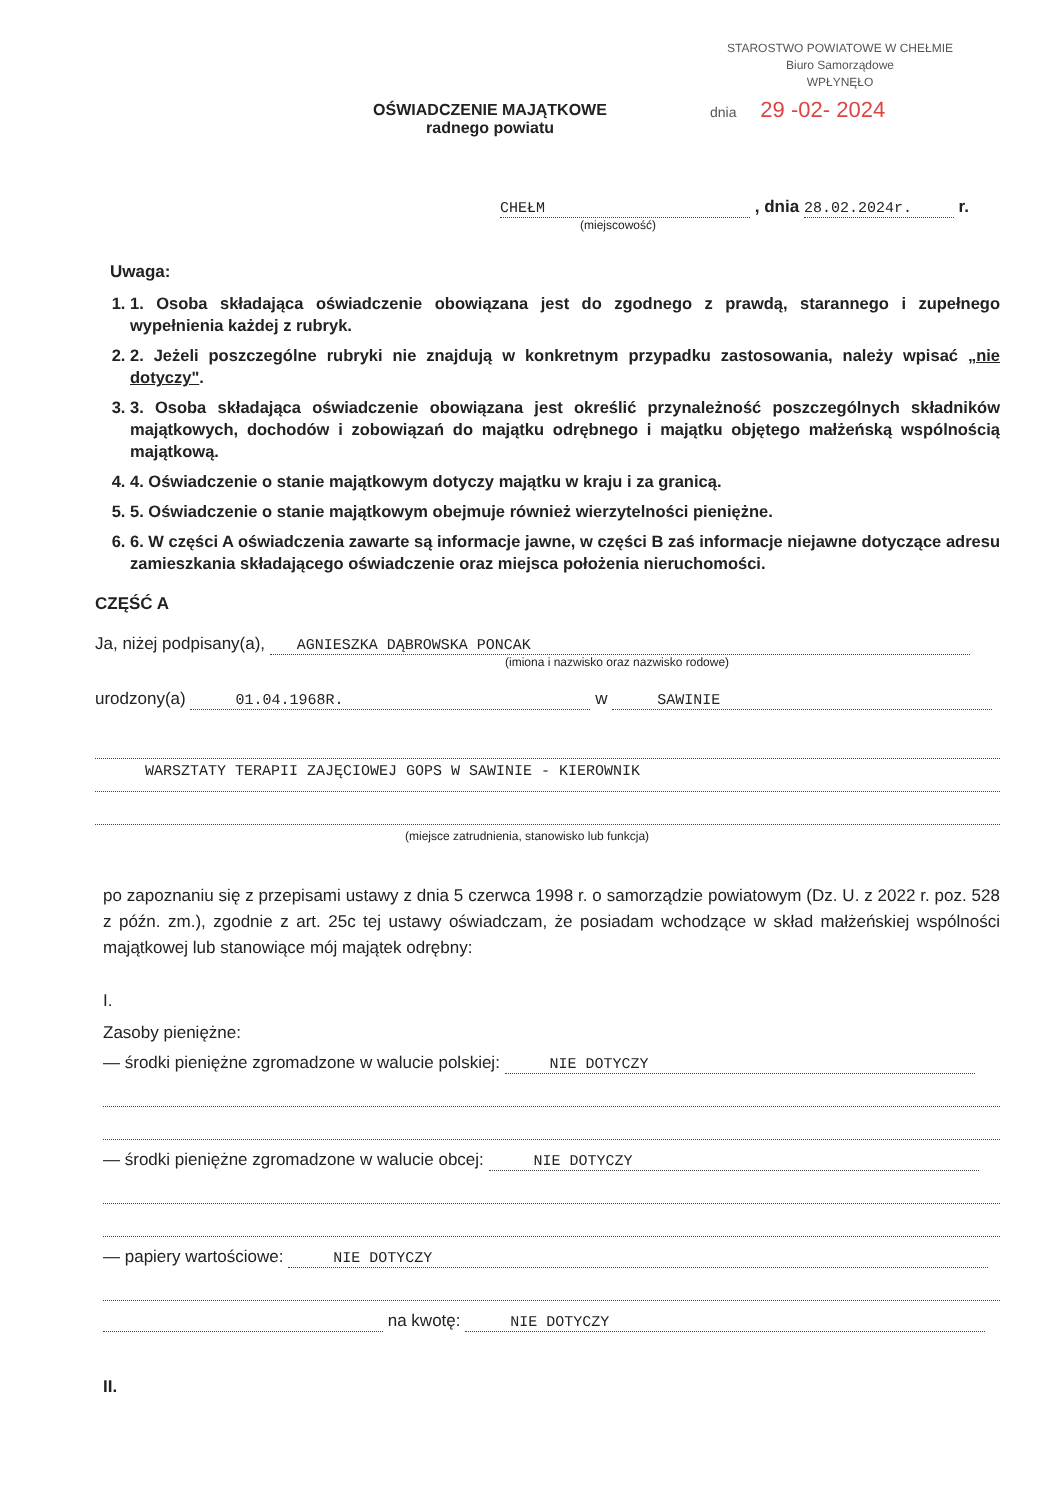STAROSTWO POWIATOWE W CHEŁMIE
Biuro Samorządowe
WPŁYNĘŁO
dnia 29 -02- 2024
OŚWIADCZENIE MAJĄTKOWE
radnego powiatu
CHEŁM , dnia 28.02.2024r. r.
(miejscowość)
Uwaga:
1. 1. Osoba składająca oświadczenie obowiązana jest do zgodnego z prawdą, starannego i zupełnego wypełnienia każdej z rubryk.
2. 2. Jeżeli poszczególne rubryki nie znajdują w konkretnym przypadku zastosowania, należy wpisać „nie dotyczy".
3. 3. Osoba składająca oświadczenie obowiązana jest określić przynależność poszczególnych składników majątkowych, dochodów i zobowiązań do majątku odrębnego i majątku objętego małżeńską wspólnością majątkową.
4. 4. Oświadczenie o stanie majątkowym dotyczy majątku w kraju i za granicą.
5. 5. Oświadczenie o stanie majątkowym obejmuje również wierzytelności pieniężne.
6. 6. W części A oświadczenia zawarte są informacje jawne, w części B zaś informacje niejawne dotyczące adresu zamieszkania składającego oświadczenie oraz miejsca położenia nieruchomości.
CZĘŚĆ A
Ja, niżej podpisany(a), AGNIESZKA DĄBROWSKA PONCAK
(imiona i nazwisko oraz nazwisko rodowe)
urodzony(a) 01.04.1968R. w SAWINIE
WARSZTATY TERAPII ZAJĘCIOWEJ GOPS W SAWINIE - KIEROWNIK
(miejsce zatrudnienia, stanowisko lub funkcja)
po zapoznaniu się z przepisami ustawy z dnia 5 czerwca 1998 r. o samorządzie powiatowym (Dz. U. z 2022 r. poz. 528 z późn. zm.), zgodnie z art. 25c tej ustawy oświadczam, że posiadam wchodzące w skład małżeńskiej wspólności majątkowej lub stanowiące mój majątek odrębny:
I.
Zasoby pieniężne:
— środki pieniężne zgromadzone w walucie polskiej: NIE DOTYCZY
— środki pieniężne zgromadzone w walucie obcej: NIE DOTYCZY
— papiery wartościowe: NIE DOTYCZY
na kwotę: NIE DOTYCZY
II.